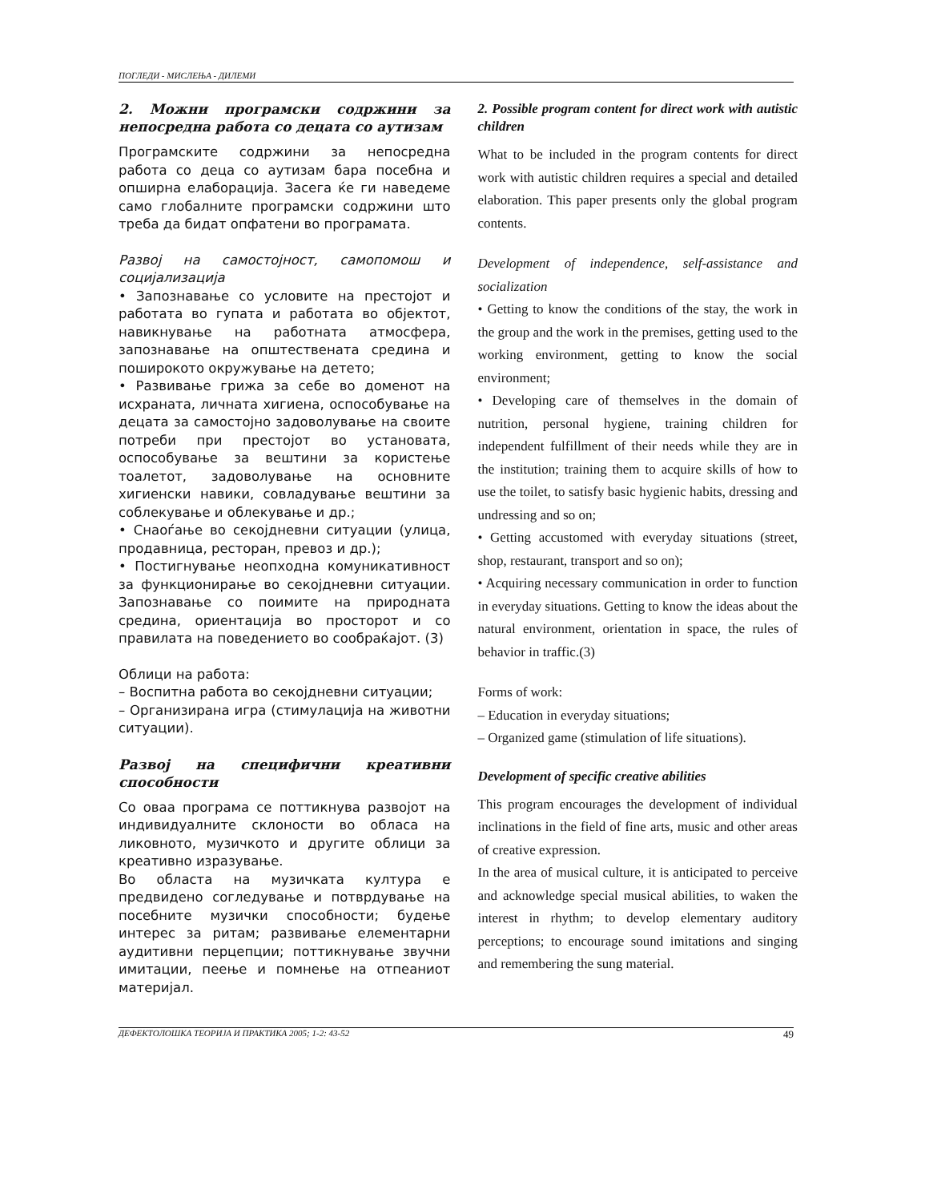ПОГЛЕДИ - МИСЛЕЊА - ДИЛЕМИ
2. Можни програмски содржини за непосредна работа со децата со аутизам
Програмските содржини за непосредна работа со деца со аутизам бара посебна и опширна елаборација. Засега ќе ги наведеме само глобалните програмски содржини што треба да бидат опфатени во програмата.
Развој на самостојност, самопомош и социјализација
• Запознавање со условите на престојот и работата во гупата и работата во објектот, навикнување на работната атмосфера, запознавање на општествената средина и поширокото окружување на детето;
• Развивање грижа за себе во доменот на исхраната, личната хигиена, оспособување на децата за самостојно задоволување на своите потреби при престојот во установата, оспособување за вештини за користење тоалетот, задоволување на основните хигиенски навики, совладување вештини за соблекување и облекување и др.;
• Снаоѓање во секојдневни ситуации (улица, продавница, ресторан, превоз и др.);
• Постигнување неопходна комуникативност за функционирање во секојдневни ситуации. Запознавање со поимите на природната средина, ориентација во просторот и со правилата на поведението во сообраќајот. (3)
Облици на работа:
– Воспитна работа во секојдневни ситуации;
– Организирана игра (стимулација на животни ситуации).
Развој на специфични креативни способности
Со оваа програма се поттикнува развојот на индивидуалните склоности во обласа на ликовното, музичкото и другите облици за креативно изразување.
Во областа на музичката култура е предвидено согледување и потврдување на посебните музички способности; будење интерес за ритам; развивање елементарни аудитивни перцепции; поттикнување звучни имитации, пеење и помнење на отпеаниот материјал.
2. Possible program content for direct work with autistic children
What to be included in the program contents for direct work with autistic children requires a special and detailed elaboration. This paper presents only the global program contents.
Development of independence, self-assistance and socialization
• Getting to know the conditions of the stay, the work in the group and the work in the premises, getting used to the working environment, getting to know the social environment;
• Developing care of themselves in the domain of nutrition, personal hygiene, training children for independent fulfillment of their needs while they are in the institution; training them to acquire skills of how to use the toilet, to satisfy basic hygienic habits, dressing and undressing and so on;
• Getting accustomed with everyday situations (street, shop, restaurant, transport and so on);
• Acquiring necessary communication in order to function in everyday situations. Getting to know the ideas about the natural environment, orientation in space, the rules of behavior in traffic.(3)
Forms of work:
– Education in everyday situations;
– Organized game (stimulation of life situations).
Development of specific creative abilities
This program encourages the development of individual inclinations in the field of fine arts, music and other areas of creative expression.
In the area of musical culture, it is anticipated to perceive and acknowledge special musical abilities, to waken the interest in rhythm; to develop elementary auditory perceptions; to encourage sound imitations and singing and remembering the sung material.
ДЕФЕКТОЛОШКА ТЕОРИЈА И ПРАКТИКА 2005; 1-2: 43-52 49